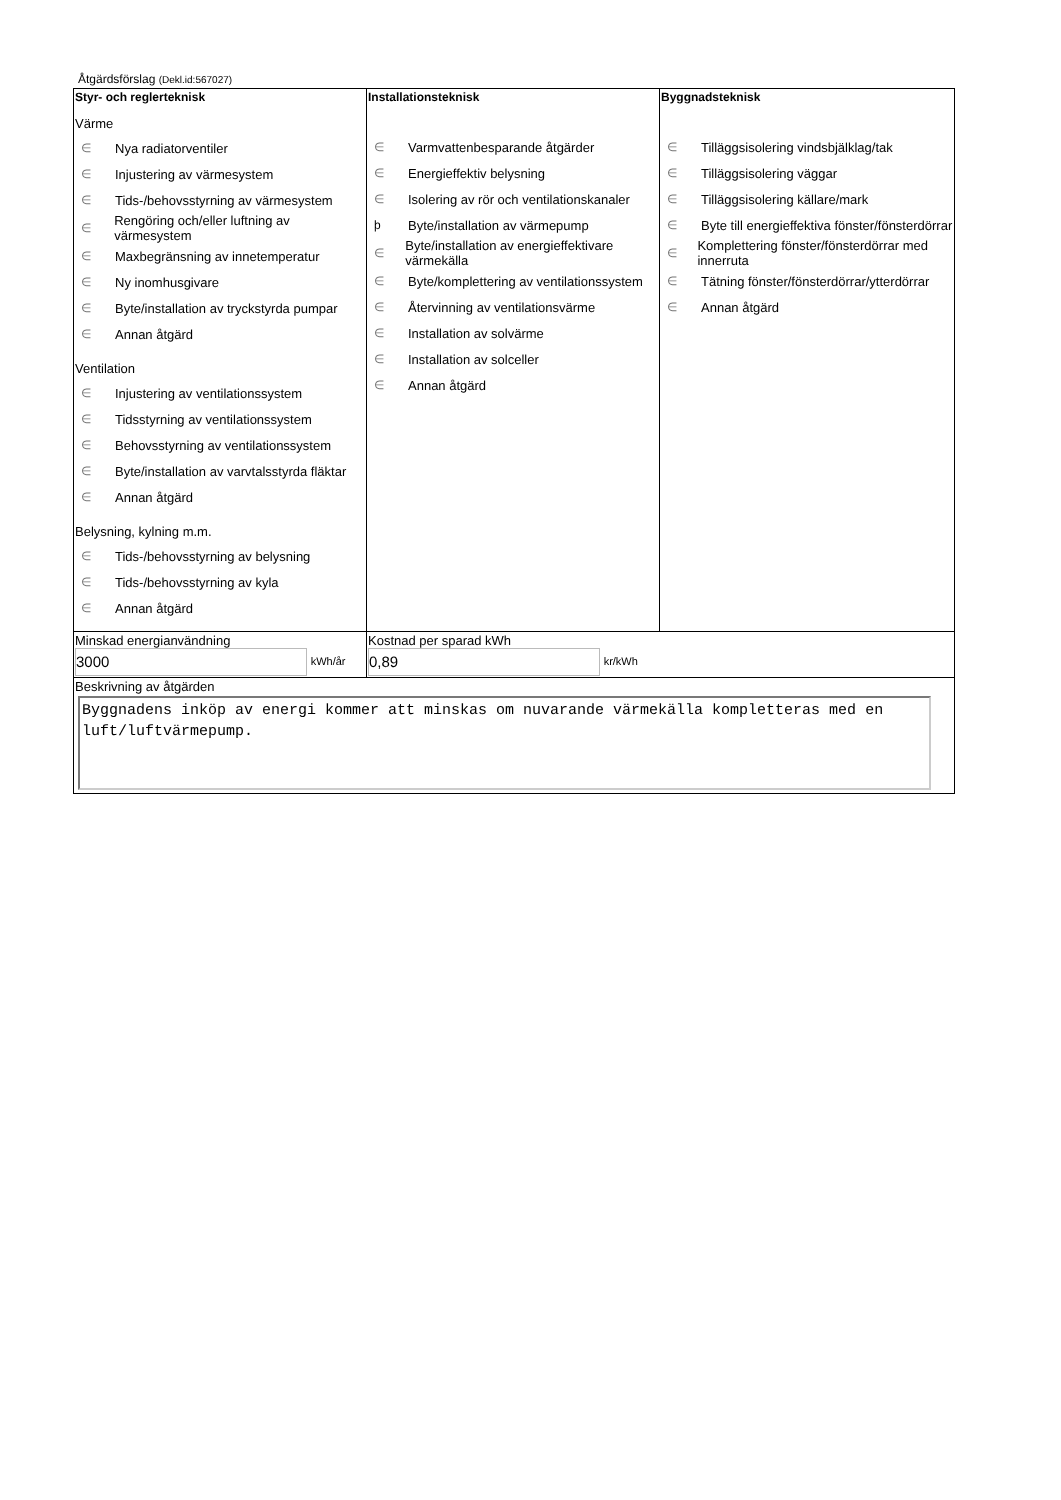Åtgärdsförslag (Dekl.id:567027)
| Styr- och reglerteknisk Värme ∈ Nya radiatorventiler ∈ Injustering av värmesystem ∈ Tids-/behovsstyrning av värmesystem ∈ Rengöring och/eller luftning av värmesystem ∈ Maxbegränsning av innetemperatur ∈ Ny inomhusgivare ∈ Byte/installation av tryckstyrda pumpar ∈ Annan åtgärd Ventilation ∈ Injustering av ventilationssystem ∈ Tidsstyrning av ventilationssystem ∈ Behovsstyrning av ventilationssystem ∈ Byte/installation av varvtalsstyrda fläktar ∈ Annan åtgärd Belysning, kylning m.m. ∈ Tids-/behovsstyrning av belysning ∈ Tids-/behovsstyrning av kyla ∈ Annan åtgärd | Installationsteknisk ∈ Varmvattenbesparande åtgärder ∈ Energieffektiv belysning ∈ Isolering av rör och ventilationskanaler þ Byte/installation av värmepump ∈ Byte/installation av energieffektivare värmekälla ∈ Byte/komplettering av ventilationssystem ∈ Återvinning av ventilationsvärme ∈ Installation av solvärme ∈ Installation av solceller ∈ Annan åtgärd | Byggnadsteknisk ∈ Tilläggsisolering vindsbjälklag/tak ∈ Tilläggsisolering väggar ∈ Tilläggsisolering källare/mark ∈ Byte till energieffektiva fönster/fönsterdörrar ∈ Komplettering fönster/fönsterdörrar med innerruta ∈ Tätning fönster/fönsterdörrar/ytterdörrar ∈ Annan åtgärd |
| Minskad energianvändning 3000 kWh/år | Kostnad per sparad kWh 0,89 kr/kWh | |
| Beskrivning av åtgärden Byggnadens inköp av energi kommer att minskas om nuvarande värmekälla kompletteras med en luft/luftvärmepump. | | |